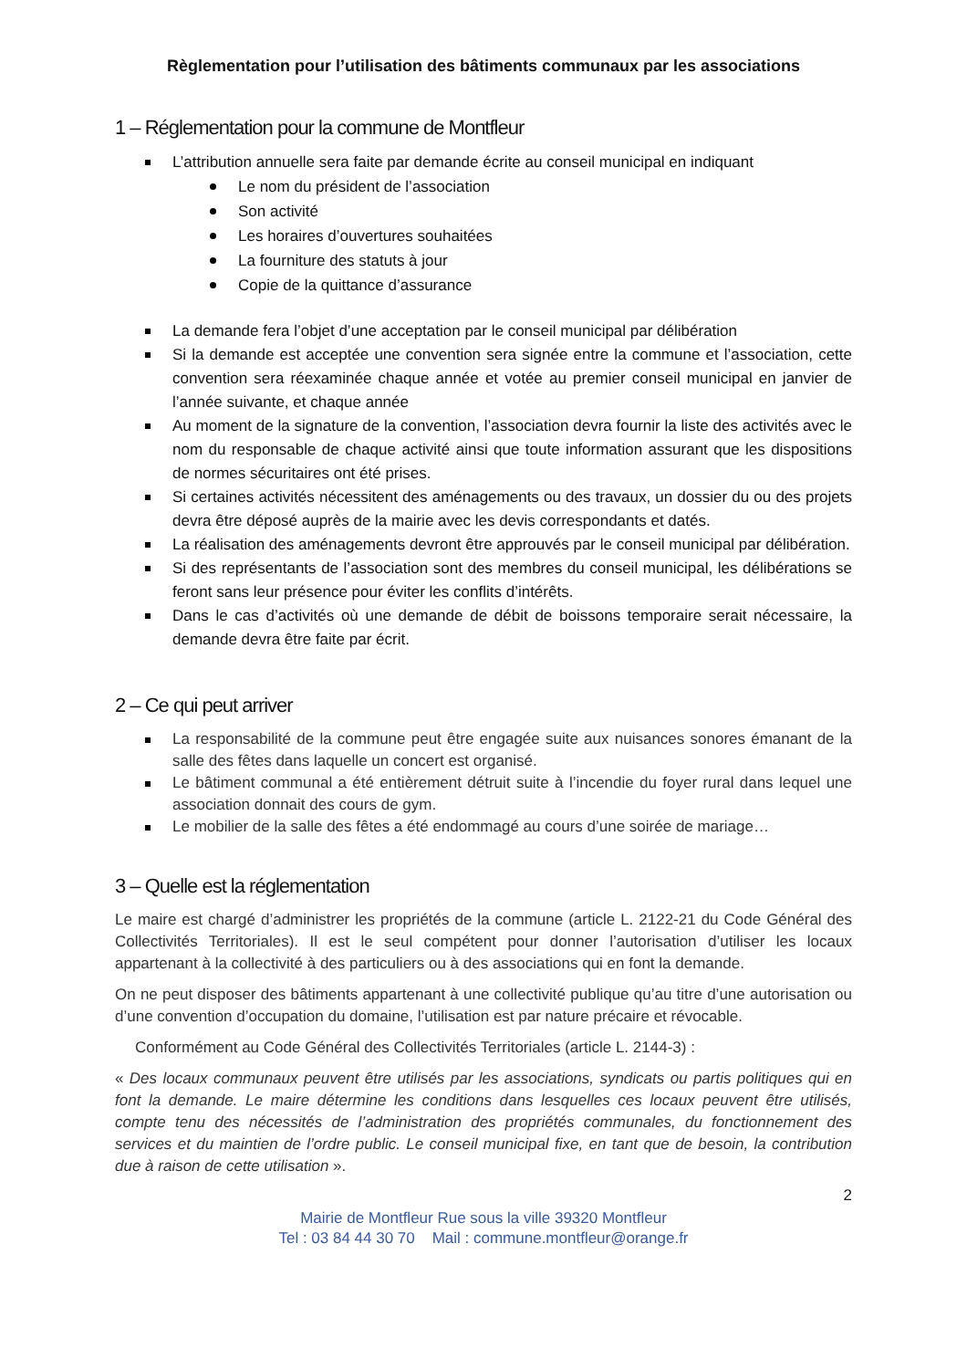Règlementation pour l’utilisation des bâtiments communaux par les associations
1 – Réglementation pour la commune de Montfleur
L’attribution annuelle sera faite par demande écrite au conseil municipal en indiquant
Le nom du président de l’association
Son activité
Les horaires d’ouvertures souhaitées
La fourniture des statuts à jour
Copie de la quittance d’assurance
La demande fera l’objet d’une acceptation par le conseil municipal par délibération
Si la demande est acceptée une convention sera signée entre la commune et l’association, cette convention sera réexaminée chaque année et votée au premier conseil municipal en janvier de l’année suivante, et chaque année
Au moment de la signature de la convention, l’association devra fournir la liste des activités avec le nom du responsable de chaque activité ainsi que toute information assurant que les dispositions de normes sécuritaires ont été prises.
Si certaines activités nécessitent des aménagements ou des travaux, un dossier du ou des projets devra être déposé auprès de la mairie avec les devis correspondants et datés.
La réalisation des aménagements devront être approuvés par le conseil municipal par délibération.
Si des représentants de l’association sont des membres du conseil municipal, les délibérations se feront sans leur présence pour éviter les conflits d’intérêts.
Dans le cas d’activités où une demande de débit de boissons temporaire serait nécessaire, la demande devra être faite par écrit.
2 – Ce qui peut arriver
La responsabilité de la commune peut être engagée suite aux nuisances sonores émanant de la salle des fêtes dans laquelle un concert est organisé.
Le bâtiment communal a été entièrement détruit suite à l’incendie du foyer rural dans lequel une association donnait des cours de gym.
Le mobilier de la salle des fêtes a été endommagé au cours d’une soirée de mariage…
3 – Quelle est la réglementation
Le maire est chargé d’administrer les propriétés de la commune (article L. 2122-21 du Code Général des Collectivités Territoriales). Il est le seul compétent pour donner l’autorisation d’utiliser les locaux appartenant à la collectivité à des particuliers ou à des associations qui en font la demande.
On ne peut disposer des bâtiments appartenant à une collectivité publique qu’au titre d’une autorisation ou d’une convention d’occupation du domaine, l’utilisation est par nature précaire et révocable.
Conformément au Code Général des Collectivités Territoriales (article L. 2144-3) :
« Des locaux communaux peuvent être utilisés par les associations, syndicats ou partis politiques qui en font la demande. Le maire détermine les conditions dans lesquelles ces locaux peuvent être utilisés, compte tenu des nécessités de l’administration des propriétés communales, du fonctionnement des services et du maintien de l’ordre public. Le conseil municipal fixe, en tant que de besoin, la contribution due à raison de cette utilisation ».
2
Mairie de Montfleur Rue sous la ville 39320 Montfleur
Tel : 03 84 44 30 70 Mail : commune.montfleur@orange.fr